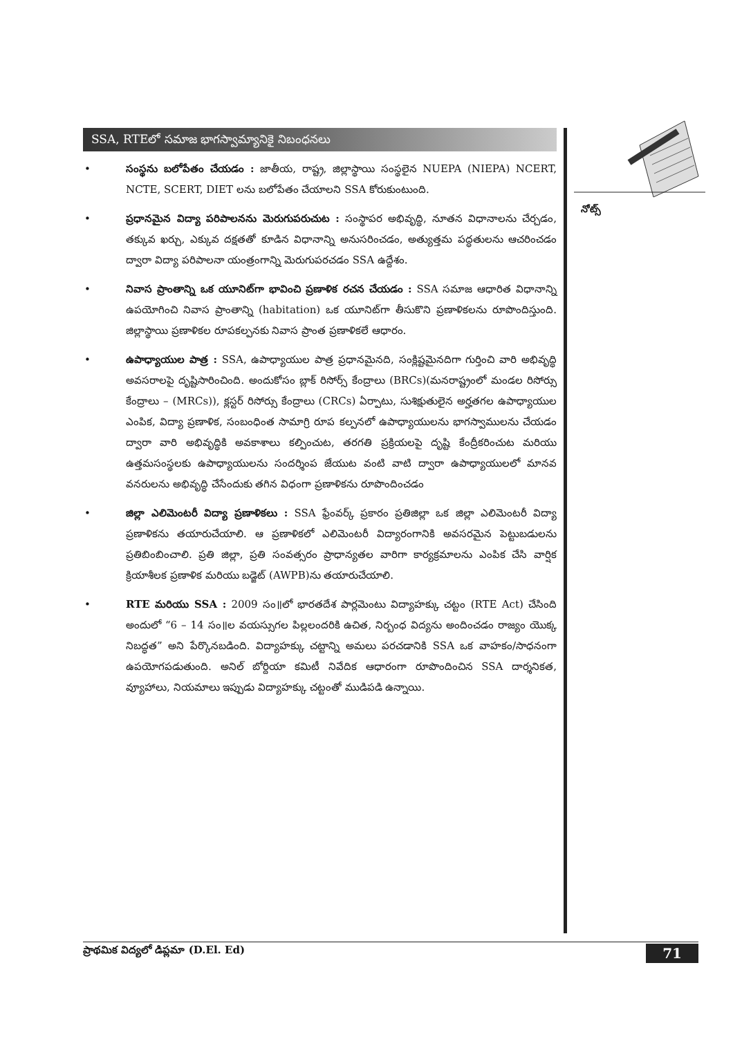SSA, RTEలో సమాజ భాగస్వామ్యానికై నిబంధనలు
• సంస్థను బలోపేతం చేయడం : జాతీయ, రాష్ట్ర, జిల్లాస్థాయి సంస్థలైన NUEPA (NIEPA) NCERT, NCTE, SCERT, DIET లను బలోపేతం చేయాలని SSA కోరుకుంటుంది.
• ప్రధానమైన విద్యా పరిపాలనను మెరుగుపరుచుట : సంస్థాపర అభివృద్ధి, నూతన విధానాలను చేర్చడం, తక్కువ ఖర్చు, ఎక్కువ దక్షతతో కూడిన విధానాన్ని అనుసరించడం, అత్యుత్తమ పద్ధతులను ఆచరించడం ద్వారా విద్యా పరిపాలనా యంత్రంగాన్ని మెరుగుపరచడం SSA ఉద్దేశం.
• నివాస ప్రాంతాన్ని ఒక యూనిట్‌గా భావించి ప్రణాళిక రచన చేయడం : SSA సమాజ ఆధారిత విధానాన్ని ఉపయోగించి నివాస ప్రాంతాన్ని (habitation) ఒక యూనిట్‌గా తీసుకొని ప్రణాళికలను రూపొందిస్తుంది. జిల్లాస్థాయి ప్రణాళికల రూపకల్పనకు నివాస ప్రాంత ప్రణాళికలే ఆధారం.
• ఉపాధ్యాయుల పాత్ర : SSA, ఉపాధ్యాయుల పాత్ర ప్రధానమైనది, సంక్లిష్టమైనదిగా గుర్తించి వారి అభివృద్ధి అవసరాలపై దృష్టిసారించింది. అందుకోసం బ్లాక్ రిసోర్స్ కేంద్రాలు (BRCs)(మనరాష్ట్రంలో మండల రిసోర్సు కేంద్రాలు – (MRCs)), క్లస్టర్ రిసోర్సు కేంద్రాలు (CRCs) ఏర్పాటు, సుశిక్షుతులైన అర్హతగల ఉపాధ్యాయుల ఎంపిక, విద్యా ప్రణాళిక, సంబంధింత సామాగ్రి రూప కల్పనలో ఉపాధ్యాయులను భాగస్వాములను చేయడం ద్వారా వారి అభివృద్ధికి అవకాశాలు కల్పించుట, తరగతి ప్రక్రియలపై దృష్టి కేంద్రీకరించుట మరియు ఉత్తమసంస్థలకు ఉపాధ్యాయులను సందర్శింప జేయుట వంటి వాటి ద్వారా ఉపాధ్యాయులలో మానవ వనరులను అభివృద్ధి చేసేందుకు తగిన విధంగా ప్రణాళికను రూపొందించడం
• జిల్లా ఎలిమెంటరీ విద్యా ప్రణాళికలు : SSA ఫ్రేంవర్క్ ప్రకారం ప్రతిజిల్లా ఒక జిల్లా ఎలిమెంటరీ విద్యా ప్రణాళికను తయారుచేయాలి. ఆ ప్రణాళికలో ఎలిమెంటరీ విద్యారంగానికి అవసరమైన పెట్టుబడులను ప్రతిబింబించాలి. ప్రతి జిల్లా, ప్రతి సంవత్సరం ప్రాధాన్యతల వారిగా కార్యక్రమాలను ఎంపిక చేసి వార్షిక క్రియాశీలక ప్రణాళిక మరియు బడ్జెట్ (AWPB)ను తయారుచేయాలి.
• RTE మరియు SSA : 2009 సం॥లో భారతదేశ పార్లమెంటు విద్యాహక్కు చట్టం (RTE Act) చేసింది అందులో “6 – 14 సం॥ల వయస్సుగల పిల్లలందరికి ఉచిత, నిర్బంధ విద్యను అందించడం రాజ్యం యొక్క నిబద్ధత” అని పేర్కొనబడింది. విద్యాహక్కు చట్టాన్ని అమలు పరచడానికి SSA ఒక వాహకం/సాధనంగా ఉపయోగపడుతుంది. అనిల్ బోర్దియా కమిటీ నివేదిక ఆధారంగా రూపొందించిన SSA దార్శనికత, వ్యూహాలు, నియమాలు ఇప్పుడు విద్యాహక్కు చట్టంతో ముడిపడి ఉన్నాయి.
నోట్స్
ప్రాథమిక విద్యలో డిప్లమా (D.El. Ed) 71